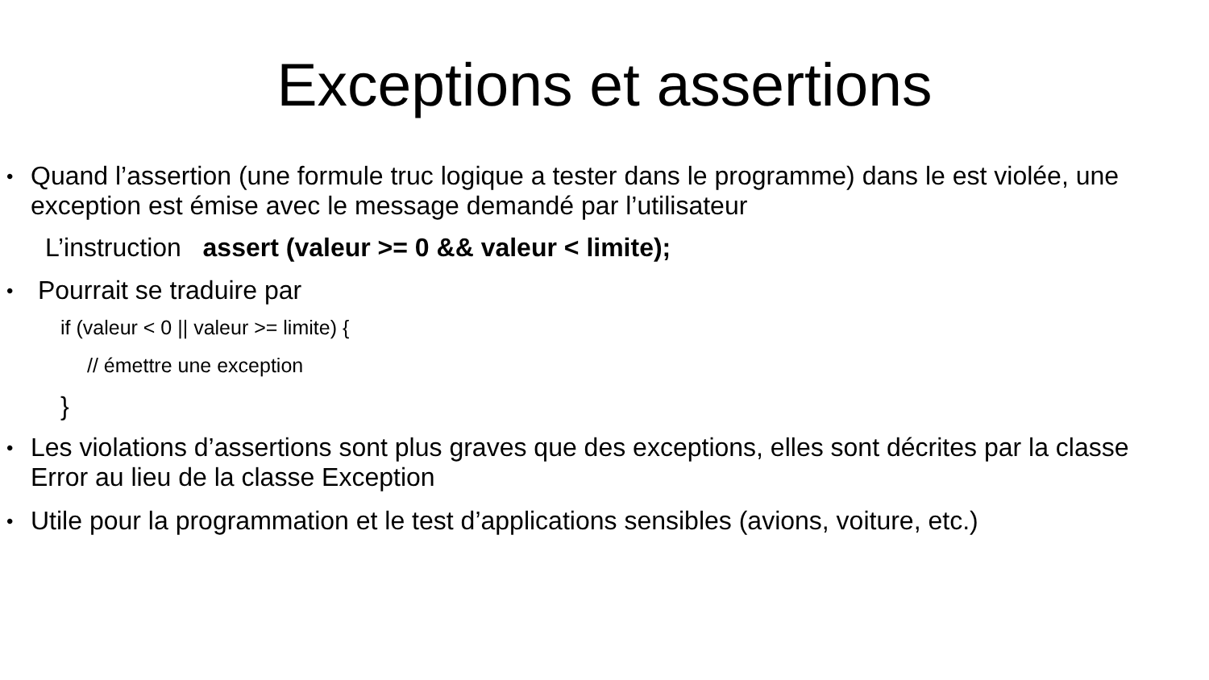Exceptions et assertions
•
Quand l’assertion (une formule truc logique a tester dans le programme) dans le est violée, une exception est émise avec le message demandé par l’utilisateur
L’instruction assert (valeur >= 0 && valeur < limite);
•
Pourrait se traduire par
if (valeur < 0 || valeur >= limite) {
// émettre une exception
}
•
Les violations d’assertions sont plus graves que des exceptions, elles sont décrites par la classe Error au lieu de la classe Exception
•
Utile pour la programmation et le test d’applications sensibles (avions, voiture, etc.)